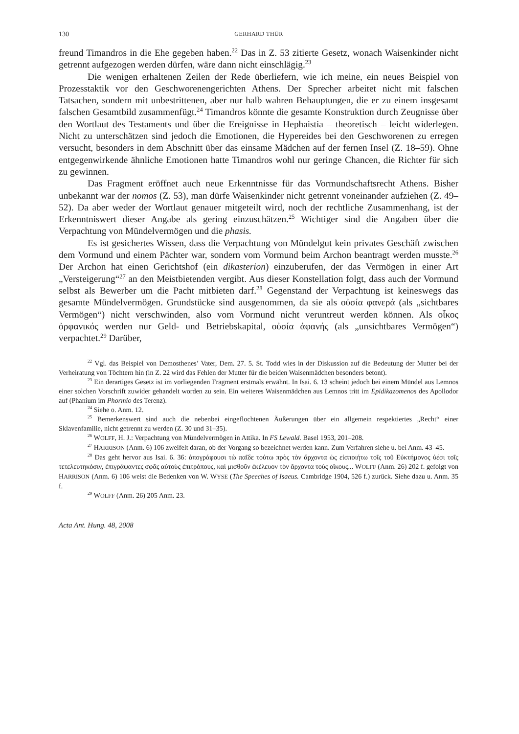130 GERHARD THÜR
freund Timandros in die Ehe gegeben haben.<sup>22</sup> Das in Z. 53 zitierte Gesetz, wonach Waisenkinder nicht getrennt aufgezogen werden dürfen, wäre dann nicht einschlägig.<sup>23</sup>
Die wenigen erhaltenen Zeilen der Rede überliefern, wie ich meine, ein neues Beispiel von Prozesstaktik vor den Geschworenengerichten Athens. Der Sprecher arbeitet nicht mit falschen Tatsachen, sondern mit unbestrittenen, aber nur halb wahren Behauptungen, die er zu einem insgesamt falschen Gesamtbild zusammenfügt.<sup>24</sup> Timandros könnte die gesamte Konstruktion durch Zeugnisse über den Wortlaut des Testaments und über die Ereignisse in Hephaistia – theoretisch – leicht widerlegen. Nicht zu unterschätzen sind jedoch die Emotionen, die Hypereides bei den Geschworenen zu erregen versucht, besonders in dem Abschnitt über das einsame Mädchen auf der fernen Insel (Z. 18–59). Ohne entgegenwirkende ähnliche Emotionen hatte Timandros wohl nur geringe Chancen, die Richter für sich zu gewinnen.
Das Fragment eröffnet auch neue Erkenntnisse für das Vormundschaftsrecht Athens. Bisher unbekannt war der nomos (Z. 53), man dürfe Waisenkinder nicht getrennt voneinander aufziehen (Z. 49–52). Da aber weder der Wortlaut genauer mitgeteilt wird, noch der rechtliche Zusammenhang, ist der Erkenntniswert dieser Angabe als gering einzuschätzen.<sup>25</sup> Wichtiger sind die Angaben über die Verpachtung von Mündelvermögen und die phasis.
Es ist gesichertes Wissen, dass die Verpachtung von Mündelgut kein privates Geschäft zwischen dem Vormund und einem Pächter war, sondern vom Vormund beim Archon beantragt werden musste.<sup>26</sup> Der Archon hat einen Gerichtshof (ein dikasterion) einzuberufen, der das Vermögen in einer Art „Versteigerung“<sup>27</sup> an den Meistbietenden vergibt. Aus dieser Konstellation folgt, dass auch der Vormund selbst als Bewerber um die Pacht mitbieten darf.<sup>28</sup> Gegenstand der Verpachtung ist keineswegs das gesamte Mündelvermögen. Grundstücke sind ausgenommen, da sie als οὐσία φανερά (als „sichtbares Vermögen“) nicht verschwinden, also vom Vormund nicht veruntreut werden können. Als οἶκος ὀρφανικός werden nur Geld- und Betriebskapital, οὐσία ἀφανής (als „unsichtbares Vermögen“) verpachtet.<sup>29</sup> Darüber,
<sup>22</sup> Vgl. das Beispiel von Demosthenes’ Vater, Dem. 27. 5. St. Todd wies in der Diskussion auf die Bedeutung der Mutter bei der Verheiratung von Töchtern hin (in Z. 22 wird das Fehlen der Mutter für die beiden Waisenmädchen besonders betont).
<sup>23</sup> Ein derartiges Gesetz ist im vorliegenden Fragment erstmals erwähnt. In Isai. 6. 13 scheint jedoch bei einem Mündel aus Lemnos einer solchen Vorschrift zuwider gehandelt worden zu sein. Ein weiteres Waisenmädchen aus Lemnos tritt im Epidikazomenos des Apollodor auf (Phanium im Phormio des Terenz).
<sup>24</sup> Siehe o. Anm. 12.
<sup>25</sup> Bemerkenswert sind auch die nebenbei eingeflochtenen Äußerungen über ein allgemein respektiertes „Recht“ einer Sklavenfamilie, nicht getrennt zu werden (Z. 30 und 31–35).
<sup>26</sup> WOLFF, H. J.: Verpachtung von Mündelvermögen in Attika. In FS Lewald. Basel 1953, 201–208.
<sup>27</sup> HARRISON (Anm. 6) 106 zweifelt daran, ob der Vorgang so bezeichnet werden kann. Zum Verfahren siehe u. bei Anm. 43–45.
<sup>28</sup> Das geht hervor aus Isai. 6. 36: ἀπογράφουσι τὼ παῖδε τούτω πρὸς τὸν ἄρχοντα ὡς εἰσποιήτω τοῖς τοῦ Εὐκτήμονος ὑέσι τοῖς τετελευτηκόσιν, ἐπιγράψαντες σφᾶς αὐτοὺς ἐπιτρόπους, καὶ μισθοῦν ἐκέλευον τὸν ἄρχοντα τοὺς οἴκους... WOLFF (Anm. 26) 202 f. gefolgt von HARRISON (Anm. 6) 106 weist die Bedenken von W. WYSE (The Speeches of Isaeus. Cambridge 1904, 526 f.) zurück. Siehe dazu u. Anm. 35 f.
<sup>29</sup> WOLFF (Anm. 26) 205 Anm. 23.
Acta Ant. Hung. 48, 2008